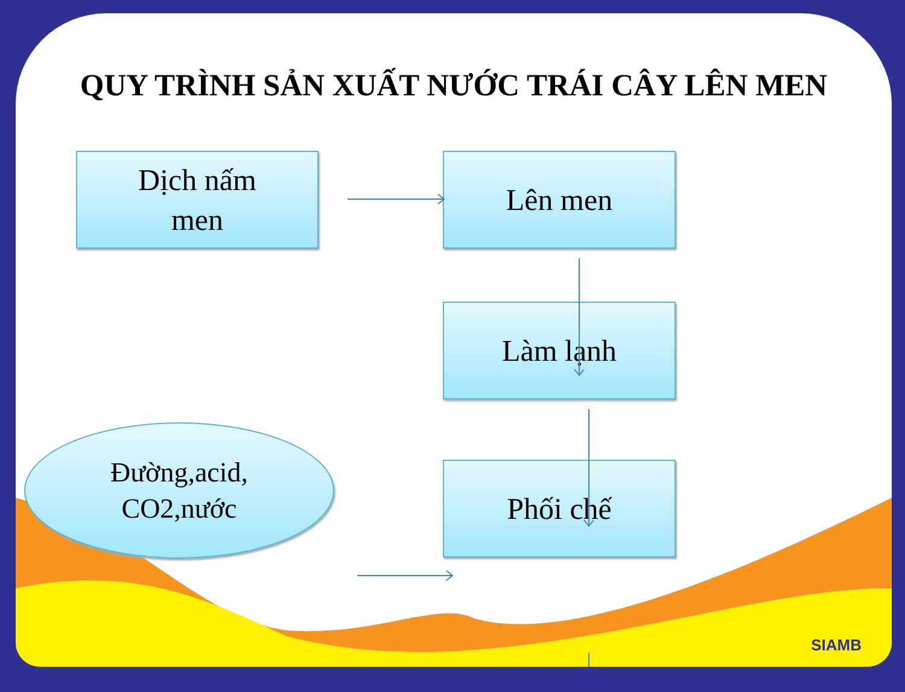QUY TRÌNH SẢN XUẤT NƯỚC TRÁI CÂY LÊN MEN
Dịch nấm
men
Lên men
Làm lạnh
Đường,acid,
CO2,nước
Phối chế
SIAMB